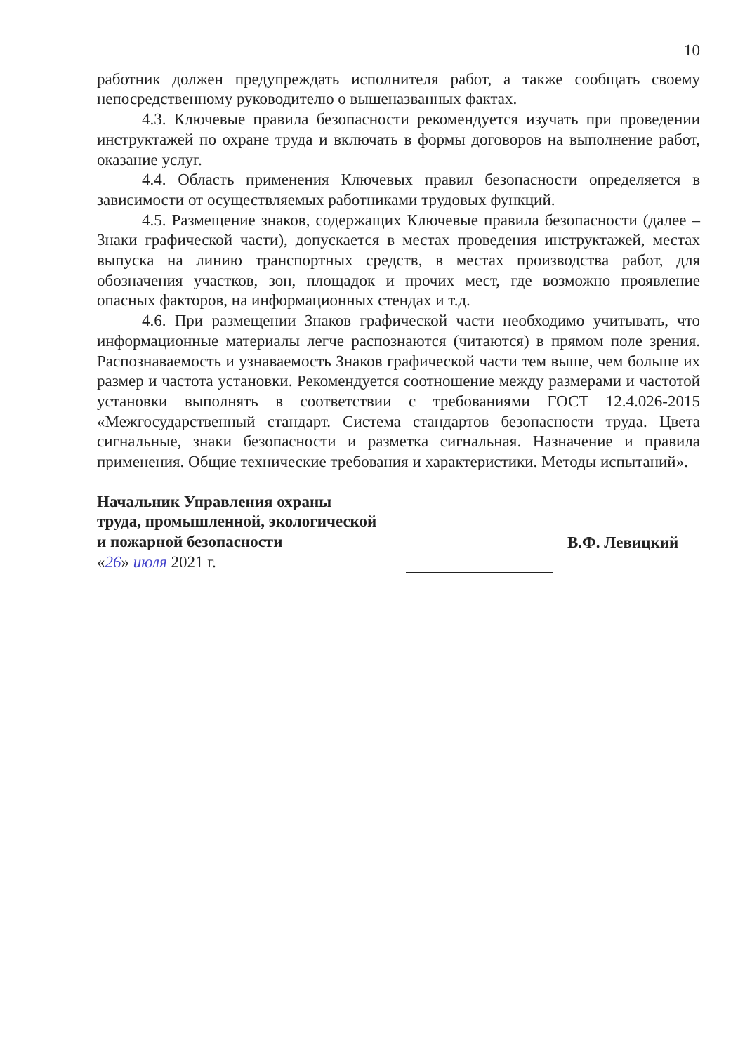10
работник должен предупреждать исполнителя работ, а также сообщать своему непосредственному руководителю о вышеназванных фактах.
4.3. Ключевые правила безопасности рекомендуется изучать при проведении инструктажей по охране труда и включать в формы договоров на выполнение работ, оказание услуг.
4.4. Область применения Ключевых правил безопасности определяется в зависимости от осуществляемых работниками трудовых функций.
4.5. Размещение знаков, содержащих Ключевые правила безопасности (далее – Знаки графической части), допускается в местах проведения инструктажей, местах выпуска на линию транспортных средств, в местах производства работ, для обозначения участков, зон, площадок и прочих мест, где возможно проявление опасных факторов, на информационных стендах и т.д.
4.6. При размещении Знаков графической части необходимо учитывать, что информационные материалы легче распознаются (читаются) в прямом поле зрения. Распознаваемость и узнаваемость Знаков графической части тем выше, чем больше их размер и частота установки. Рекомендуется соотношение между размерами и частотой установки выполнять в соответствии с требованиями ГОСТ 12.4.026-2015 «Межгосударственный стандарт. Система стандартов безопасности труда. Цвета сигнальные, знаки безопасности и разметка сигнальная. Назначение и правила применения. Общие технические требования и характеристики. Методы испытаний».
Начальник Управления охраны
труда, промышленной, экологической
и пожарной безопасности
«26» июля 2021 г.
В.Ф. Левицкий